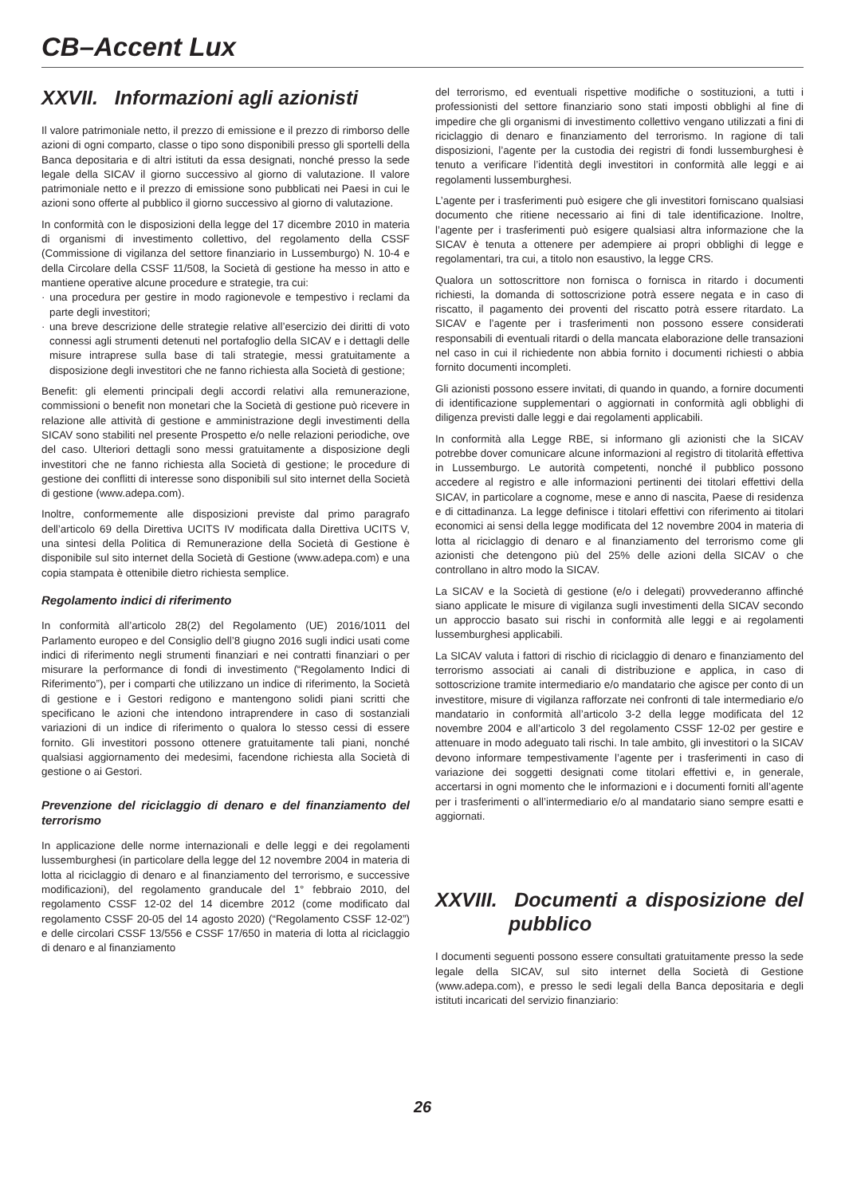CB–Accent Lux
XXVII. Informazioni agli azionisti
Il valore patrimoniale netto, il prezzo di emissione e il prezzo di rimborso delle azioni di ogni comparto, classe o tipo sono disponibili presso gli sportelli della Banca depositaria e di altri istituti da essa designati, nonché presso la sede legale della SICAV il giorno successivo al giorno di valutazione. Il valore patrimoniale netto e il prezzo di emissione sono pubblicati nei Paesi in cui le azioni sono offerte al pubblico il giorno successivo al giorno di valutazione.
In conformità con le disposizioni della legge del 17 dicembre 2010 in materia di organismi di investimento collettivo, del regolamento della CSSF (Commissione di vigilanza del settore finanziario in Lussemburgo) N. 10-4 e della Circolare della CSSF 11/508, la Società di gestione ha messo in atto e mantiene operative alcune procedure e strategie, tra cui:
· una procedura per gestire in modo ragionevole e tempestivo i reclami da parte degli investitori;
· una breve descrizione delle strategie relative all’esercizio dei diritti di voto connessi agli strumenti detenuti nel portafoglio della SICAV e i dettagli delle misure intraprese sulla base di tali strategie, messi gratuitamente a disposizione degli investitori che ne fanno richiesta alla Società di gestione;
Benefit: gli elementi principali degli accordi relativi alla remunerazione, commissioni o benefit non monetari che la Società di gestione può ricevere in relazione alle attività di gestione e amministrazione degli investimenti della SICAV sono stabiliti nel presente Prospetto e/o nelle relazioni periodiche, ove del caso. Ulteriori dettagli sono messi gratuitamente a disposizione degli investitori che ne fanno richiesta alla Società di gestione; le procedure di gestione dei conflitti di interesse sono disponibili sul sito internet della Società di gestione (www.adepa.com).
Inoltre, conformemente alle disposizioni previste dal primo paragrafo dell’articolo 69 della Direttiva UCITS IV modificata dalla Direttiva UCITS V, una sintesi della Politica di Remunerazione della Società di Gestione è disponibile sul sito internet della Società di Gestione (www.adepa.com) e una copia stampata è ottenibile dietro richiesta semplice.
Regolamento indici di riferimento
In conformità all’articolo 28(2) del Regolamento (UE) 2016/1011 del Parlamento europeo e del Consiglio dell’8 giugno 2016 sugli indici usati come indici di riferimento negli strumenti finanziari e nei contratti finanziari o per misurare la performance di fondi di investimento (“Regolamento Indici di Riferimento”), per i comparti che utilizzano un indice di riferimento, la Società di gestione e i Gestori redigono e mantengono solidi piani scritti che specificano le azioni che intendono intraprendere in caso di sostanziali variazioni di un indice di riferimento o qualora lo stesso cessi di essere fornito. Gli investitori possono ottenere gratuitamente tali piani, nonché qualsiasi aggiornamento dei medesimi, facendone richiesta alla Società di gestione o ai Gestori.
Prevenzione del riciclaggio di denaro e del finanziamento del terrorismo
In applicazione delle norme internazionali e delle leggi e dei regolamenti lussemburghesi (in particolare della legge del 12 novembre 2004 in materia di lotta al riciclaggio di denaro e al finanziamento del terrorismo, e successive modificazioni), del regolamento granducale del 1° febbraio 2010, del regolamento CSSF 12-02 del 14 dicembre 2012 (come modificato dal regolamento CSSF 20-05 del 14 agosto 2020) (“Regolamento CSSF 12-02”) e delle circolari CSSF 13/556 e CSSF 17/650 in materia di lotta al riciclaggio di denaro e al finanziamento
del terrorismo, ed eventuali rispettive modifiche o sostituzioni, a tutti i professionisti del settore finanziario sono stati imposti obblighi al fine di impedire che gli organismi di investimento collettivo vengano utilizzati a fini di riciclaggio di denaro e finanziamento del terrorismo. In ragione di tali disposizioni, l’agente per la custodia dei registri di fondi lussemburghesi è tenuto a verificare l’identità degli investitori in conformità alle leggi e ai regolamenti lussemburghesi.
L’agente per i trasferimenti può esigere che gli investitori forniscano qualsiasi documento che ritiene necessario ai fini di tale identificazione. Inoltre, l’agente per i trasferimenti può esigere qualsiasi altra informazione che la SICAV è tenuta a ottenere per adempiere ai propri obblighi di legge e regolamentari, tra cui, a titolo non esaustivo, la legge CRS.
Qualora un sottoscrittore non fornisca o fornisca in ritardo i documenti richiesti, la domanda di sottoscrizione potrà essere negata e in caso di riscatto, il pagamento dei proventi del riscatto potrà essere ritardato. La SICAV e l’agente per i trasferimenti non possono essere considerati responsabili di eventuali ritardi o della mancata elaborazione delle transazioni nel caso in cui il richiedente non abbia fornito i documenti richiesti o abbia fornito documenti incompleti.
Gli azionisti possono essere invitati, di quando in quando, a fornire documenti di identificazione supplementari o aggiornati in conformità agli obblighi di diligenza previsti dalle leggi e dai regolamenti applicabili.
In conformità alla Legge RBE, si informano gli azionisti che la SICAV potrebbe dover comunicare alcune informazioni al registro di titolarità effettiva in Lussemburgo. Le autorità competenti, nonché il pubblico possono accedere al registro e alle informazioni pertinenti dei titolari effettivi della SICAV, in particolare a cognome, mese e anno di nascita, Paese di residenza e di cittadinanza. La legge definisce i titolari effettivi con riferimento ai titolari economici ai sensi della legge modificata del 12 novembre 2004 in materia di lotta al riciclaggio di denaro e al finanziamento del terrorismo come gli azionisti che detengono più del 25% delle azioni della SICAV o che controllano in altro modo la SICAV.
La SICAV e la Società di gestione (e/o i delegati) provvederanno affinché siano applicate le misure di vigilanza sugli investimenti della SICAV secondo un approccio basato sui rischi in conformità alle leggi e ai regolamenti lussemburghesi applicabili.
La SICAV valuta i fattori di rischio di riciclaggio di denaro e finanziamento del terrorismo associati ai canali di distribuzione e applica, in caso di sottoscrizione tramite intermediario e/o mandatario che agisce per conto di un investitore, misure di vigilanza rafforzate nei confronti di tale intermediario e/o mandatario in conformità all’articolo 3-2 della legge modificata del 12 novembre 2004 e all’articolo 3 del regolamento CSSF 12-02 per gestire e attenuare in modo adeguato tali rischi. In tale ambito, gli investitori o la SICAV devono informare tempestivamente l’agente per i trasferimenti in caso di variazione dei soggetti designati come titolari effettivi e, in generale, accertarsi in ogni momento che le informazioni e i documenti forniti all’agente per i trasferimenti o all’intermediario e/o al mandatario siano sempre esatti e aggiornati.
XXVIII. Documenti a disposizione del pubblico
I documenti seguenti possono essere consultati gratuitamente presso la sede legale della SICAV, sul sito internet della Società di Gestione (www.adepa.com), e presso le sedi legali della Banca depositaria e degli istituti incaricati del servizio finanziario:
26